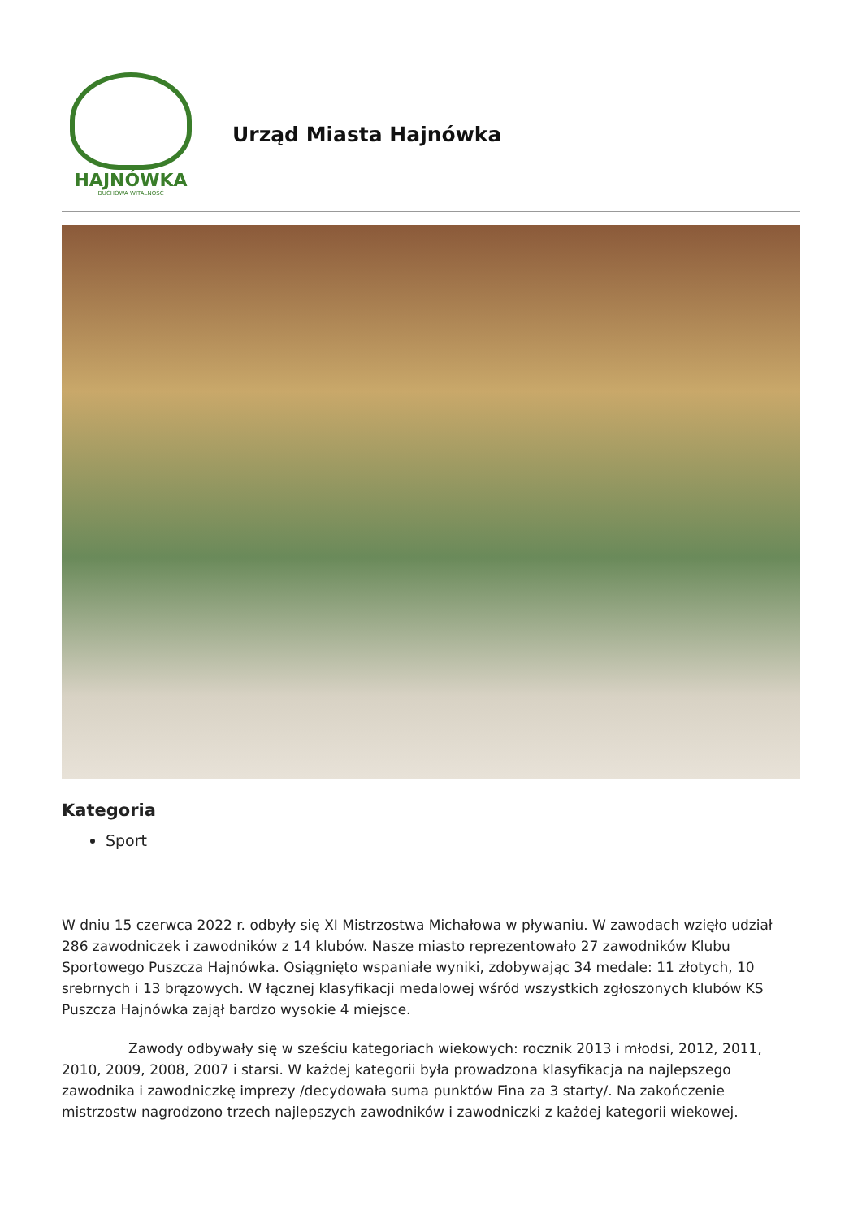HAJNÓWKA
DUCHOWA WITALNOŚĆ
Urząd Miasta Hajnówka
Kategoria
Sport
W dniu 15 czerwca 2022 r. odbyły się XI Mistrzostwa Michałowa w pływaniu. W zawodach wzięło udział 286 zawodniczek i zawodników z 14 klubów. Nasze miasto reprezentowało 27 zawodników Klubu Sportowego Puszcza Hajnówka. Osiągnięto wspaniałe wyniki, zdobywając 34 medale: 11 złotych, 10 srebrnych i 13 brązowych. W łącznej klasyfikacji medalowej wśród wszystkich zgłoszonych klubów KS Puszcza Hajnówka zajął bardzo wysokie 4 miejsce.
Zawody odbywały się w sześciu kategoriach wiekowych: rocznik 2013 i młodsi, 2012, 2011, 2010, 2009, 2008, 2007 i starsi. W każdej kategorii była prowadzona klasyfikacja na najlepszego zawodnika i zawodniczkę imprezy /decydowała suma punktów Fina za 3 starty/. Na zakończenie mistrzostw nagrodzono trzech najlepszych zawodników i zawodniczki z każdej kategorii wiekowej.